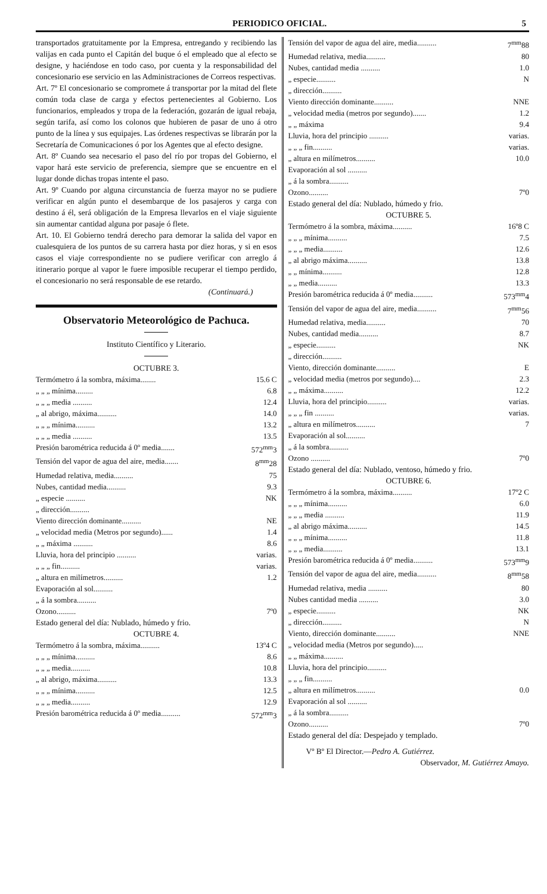PERIODICO OFICIAL. 5
transportados gratuitamente por la Empresa, entregando y recibiendo las valijas en cada punto el Capitán del buque ó el empleado que al efecto se designe, y haciéndose en todo caso, por cuenta y la responsabilidad del concesionario ese servicio en las Administraciones de Correos respectivas.
Art. 7º El concesionario se compromete á transportar por la mitad del flete común toda clase de carga y efectos pertenecientes al Gobierno. Los funcionarios, empleados y tropa de la federación, gozarán de igual rebaja, según tarifa, así como los colonos que hubieren de pasar de uno á otro punto de la línea y sus equipajes. Las órdenes respectivas se librarán por la Secretaría de Comunicaciones ó por los Agentes que al efecto designe.
Art. 8º Cuando sea necesario el paso del río por tropas del Gobierno, el vapor hará este servicio de preferencia, siempre que se encuentre en el lugar donde dichas tropas intente el paso.
Art. 9º Cuando por alguna circunstancia de fuerza mayor no se pudiere verificar en algún punto el desembarque de los pasajeros y carga con destino á él, será obligación de la Empresa llevarlos en el viaje siguiente sin aumentar cantidad alguna por pasaje ó flete.
Art. 10. El Gobierno tendrá derecho para demorar la salida del vapor en cualesquiera de los puntos de su carrera hasta por diez horas, y si en esos casos el viaje correspondiente no se pudiere verificar con arreglo á itinerario porque al vapor le fuere imposible recuperar el tiempo perdido, el concesionario no será responsable de ese retardo.
(Continuará.)
Observatorio Meteorológico de Pachuca.
Instituto Científico y Literario.
OCTUBRE 3.
| Termómetro á la sombra, máxima........ | 15.6 C |
| „ „ „ mínima......... | 6.8 |
| „ „ „ media .......... | 12.4 |
| „ al abrigo, máxima.......... | 14.0 |
| „ „ „ mínima.......... | 13.2 |
| „ „ „ media .......... | 13.5 |
| Presión barométrica reducida á 0º media....... | 572<sup>mm</sup>3 |
| Tensión del vapor de agua del aire, media....... | 8<sup>mm</sup>28 |
| Humedad relativa, media.......... | 75 |
| Nubes, cantidad media.......... | 9.3 |
| „ especie .......... | NK |
| „ dirección.......... | |
| Viento dirección dominante.......... | NE |
| „ velocidad media (Metros por segundo)...... | 1.4 |
| „ „ máxima .......... | 8.6 |
| Lluvia, hora del principio .......... | varias. |
| „ „ „ fin.......... | varias. |
| „ altura en milímetros.......... | 1.2 |
| Evaporación al sol.......... | |
| „ á la sombra.......... | |
| Ozono.......... | 7º0 |
Estado general del día: Nublado, húmedo y frio.
OCTUBRE 4.
| Termómetro á la sombra, máxima.......... | 13º4 C |
| „ „ „ mínima.......... | 8.6 |
| „ „ „ media.......... | 10.8 |
| „ al abrigo, máxima.......... | 13.3 |
| „ „ „ mínima.......... | 12.5 |
| „ „ „ media.......... | 12.9 |
| Presión barométrica reducida á 0º media.......... | 572<sup>mm</sup>3 |
| Tensión del vapor de agua del aire, media.......... | 7<sup>mm</sup>88 |
| Humedad relativa, media.......... | 80 |
| Nubes, cantidad media .......... | 1.0 |
| „ especie.......... | N |
| „ dirección.......... | |
| Viento dirección dominante.......... | NNE |
| „ velocidad media (metros por segundo)....... | 1.2 |
| „ „ máxima | 9.4 |
| Lluvia, hora del principio .......... | varias. |
| „ „ „ fin.......... | varias. |
| „ altura en milímetros.......... | 10.0 |
| Evaporación al sol .......... | |
| „ á la sombra.......... | |
| Ozono.......... | 7º0 |
Estado general del día: Nublado, húmedo y frio.
OCTUBRE 5.
| Termómetro á la sombra, máxima.......... | 16º8 C |
| „ „ „ mínima.......... | 7.5 |
| „ „ „ media.......... | 12.6 |
| „ al abrigo máxima.......... | 13.8 |
| „ „ mínima.......... | 12.8 |
| „ „ media.......... | 13.3 |
| Presión barométrica reducida á 0º media.......... | 573<sup>mm</sup>4 |
| Tensión del vapor de agua del aire, media.......... | 7<sup>mm</sup>56 |
| Humedad relativa, media.......... | 70 |
| Nubes, cantidad media.......... | 8.7 |
| „ especie.......... | NK |
| „ dirección.......... | |
| Viento, dirección dominante.......... | E |
| „ velocidad media (metros por segundo).... | 2.3 |
| „ „ máxima.......... | 12.2 |
| Lluvia, hora del principio.......... | varias. |
| „ „ „ fin .......... | varias. |
| „ altura en milímetros.......... | 7 |
| Evaporación al sol.......... | |
| „ á la sombra.......... | |
| Ozono .......... | 7º0 |
Estado general del día: Nublado, ventoso, húmedo y frio.
OCTUBRE 6.
| Termómetro á la sombra, máxima.......... | 17º2 C |
| „ „ „ mínima.......... | 6.0 |
| „ „ „ media .......... | 11.9 |
| „ al abrigo máxima.......... | 14.5 |
| „ „ „ mínima.......... | 11.8 |
| „ „ „ media.......... | 13.1 |
| Presión barométrica reducida á 0º media.......... | 573<sup>mm</sup>9 |
| Tensión del vapor de agua del aire, media.......... | 8<sup>mm</sup>58 |
| Humedad relativa, media .......... | 80 |
| Nubes cantidad media .......... | 3.0 |
| „ especie.......... | NK |
| „ dirección.......... | N |
| Viento, dirección dominante.......... | NNE |
| „ velocidad media (Metros por segundo)..... | |
| „ „ máxima.......... | |
| Lluvia, hora del principio.......... | |
| „ „ „ fin.......... | |
| „ altura en milímetros.......... | 0.0 |
| Evaporación al sol .......... | |
| „ á la sombra.......... | |
| Ozono.......... | 7º0 |
Estado general del día: Despejado y templado.
Vº Bº El Director.—Pedro A. Gutiérrez.
Observador, M. Gutiérrez Amayo.